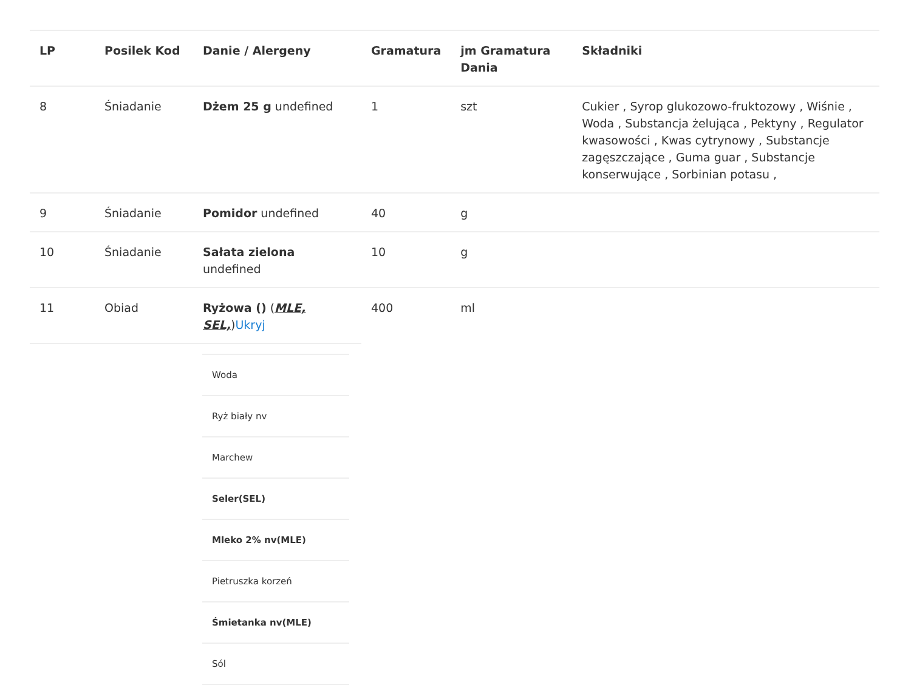| LP | Posilek Kod | Danie / Alergeny | Gramatura | jm Gramatura Dania | Składniki |
| --- | --- | --- | --- | --- | --- |
| 8 | Śniadanie | Dżem 25 g undefined | 1 | szt | Cukier , Syrop glukozowo-fruktozowy , Wiśnie , Woda , Substancja żelująca , Pektyny , Regulator kwasowości , Kwas cytrynowy , Substancje zagęszczające , Guma guar , Substancje konserwujące , Sorbinian potasu , |
| 9 | Śniadanie | Pomidor undefined | 40 | g | |
| 10 | Śniadanie | Sałata zielona undefined | 10 | g | |
| 11 | Obiad | Ryżowa () ( MLE, SEL, ) Ukryj | 400 | ml | |
| Woda |
| Ryż biały nv |
| Marchew |
| Seler(SEL) |
| Mleko 2% nv(MLE) |
| Pietruszka korzeń |
| Śmietanka nv(MLE) |
| Sól |